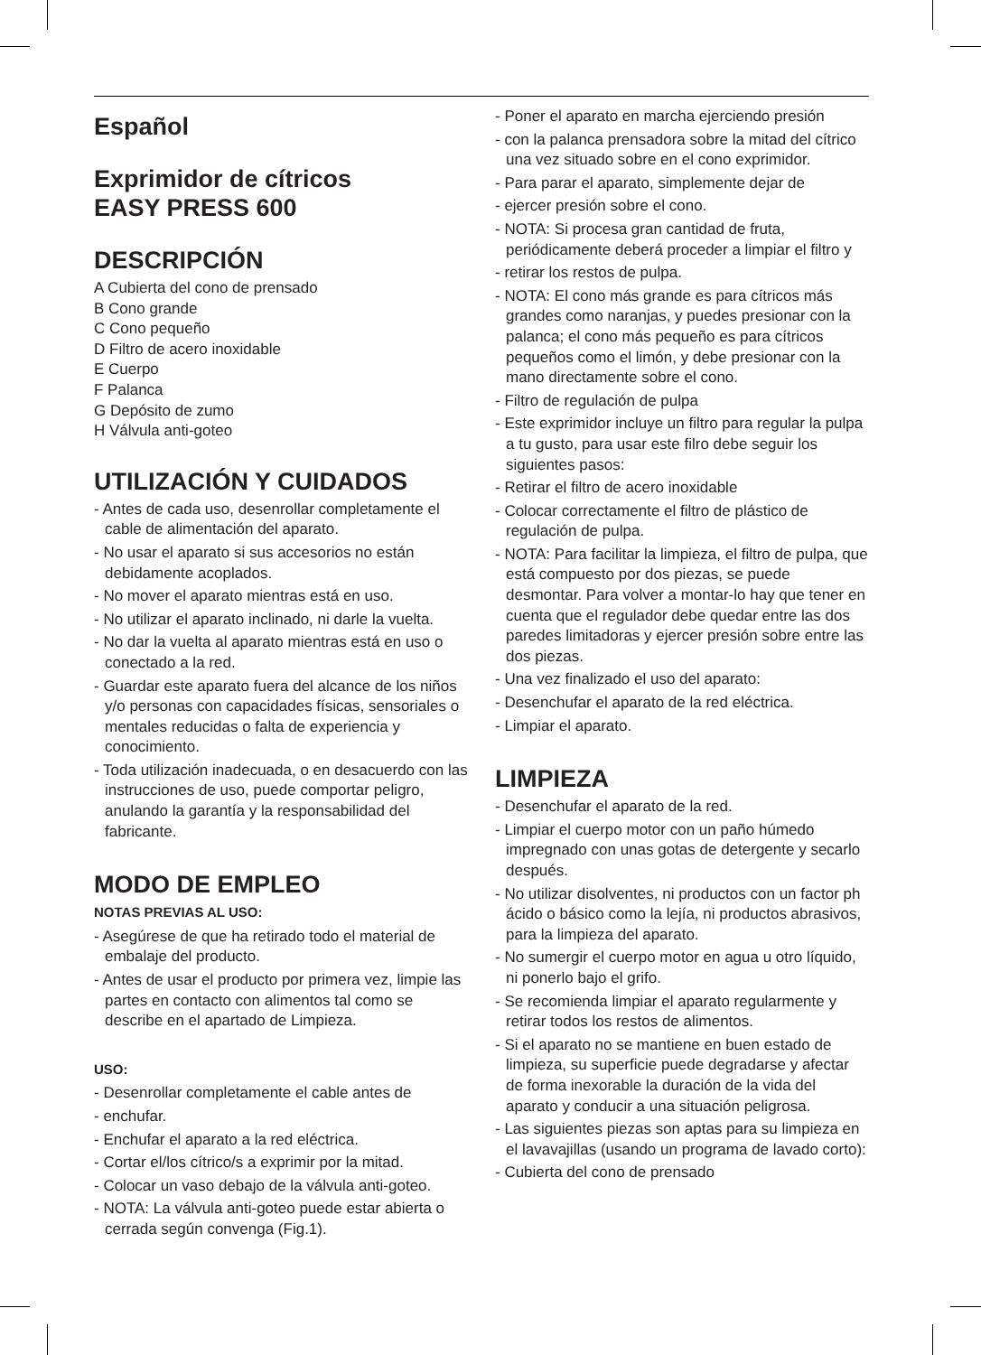Español
Exprimidor de cítricos
EASY PRESS 600
DESCRIPCIÓN
A Cubierta del cono de prensado
B Cono grande
C Cono pequeño
D Filtro de acero inoxidable
E Cuerpo
F Palanca
G Depósito de zumo
H Válvula anti-goteo
UTILIZACIÓN Y CUIDADOS
- Antes de cada uso, desenrollar completamente el cable de alimentación del aparato.
- No usar el aparato si sus accesorios no están debidamente acoplados.
- No mover el aparato mientras está en uso.
- No utilizar el aparato inclinado, ni darle la vuelta.
- No dar la vuelta al aparato mientras está en uso o conectado a la red.
- Guardar este aparato fuera del alcance de los niños y/o personas con capacidades físicas, sensoriales o mentales reducidas o falta de experiencia y conocimiento.
- Toda utilización inadecuada, o en desacuerdo con las instrucciones de uso, puede comportar peligro, anulando la garantía y la responsabilidad del fabricante.
MODO DE EMPLEO
NOTAS PREVIAS AL USO:
- Asegúrese de que ha retirado todo el material de embalaje del producto.
- Antes de usar el producto por primera vez, limpie las partes en contacto con alimentos tal como se describe en el apartado de Limpieza.
USO:
- Desenrollar completamente el cable antes de
- enchufar.
- Enchufar el aparato a la red eléctrica.
- Cortar el/los cítrico/s a exprimir por la mitad.
- Colocar un vaso debajo de la válvula anti-goteo.
- NOTA: La válvula anti-goteo puede estar abierta o cerrada según convenga (Fig.1).
- Poner el aparato en marcha ejerciendo presión
- con la palanca prensadora sobre la mitad del cítrico una vez situado sobre en el cono exprimidor.
- Para parar el aparato, simplemente dejar de
- ejercer presión sobre el cono.
- NOTA: Si procesa gran cantidad de fruta, periódicamente deberá proceder a limpiar el filtro y
- retirar los restos de pulpa.
- NOTA: El cono más grande es para cítricos más grandes como naranjas, y puedes presionar con la palanca; el cono más pequeño es para cítricos pequeños como el limón, y debe presionar con la mano directamente sobre el cono.
- Filtro de regulación de pulpa
- Este exprimidor incluye un filtro para regular la pulpa a tu gusto, para usar este filro debe seguir los siguientes pasos:
- Retirar el filtro de acero inoxidable
- Colocar correctamente el filtro de plástico de regulación de pulpa.
- NOTA: Para facilitar la limpieza, el filtro de pulpa, que está compuesto por dos piezas, se puede desmontar. Para volver a montar-lo hay que tener en cuenta que el regulador debe quedar entre las dos paredes limitadoras y ejercer presión sobre entre las dos piezas.
- Una vez finalizado el uso del aparato:
- Desenchufar el aparato de la red eléctrica.
- Limpiar el aparato.
LIMPIEZA
- Desenchufar el aparato de la red.
- Limpiar el cuerpo motor con un paño húmedo impregnado con unas gotas de detergente y secarlo después.
- No utilizar disolventes, ni productos con un factor ph ácido o básico como la lejía, ni productos abrasivos, para la limpieza del aparato.
- No sumergir el cuerpo motor en agua u otro líquido, ni ponerlo bajo el grifo.
- Se recomienda limpiar el aparato regularmente y retirar todos los restos de alimentos.
- Si el aparato no se mantiene en buen estado de limpieza, su superficie puede degradarse y afectar de forma inexorable la duración de la vida del aparato y conducir a una situación peligrosa.
- Las siguientes piezas son aptas para su limpieza en el lavavajillas (usando un programa de lavado corto):
- Cubierta del cono de prensado